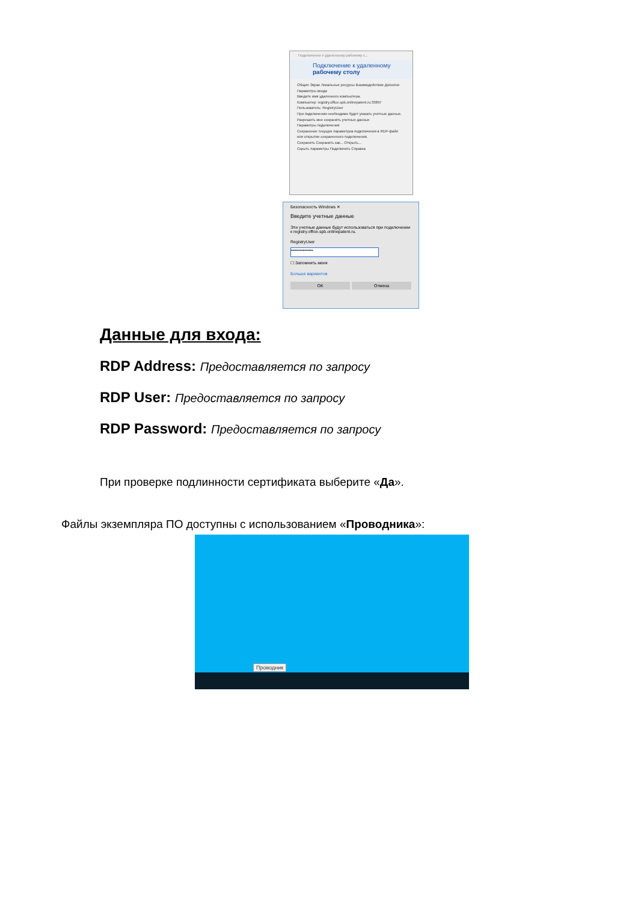Подключение к удаленному рабочему с...
Подключение к удаленному
рабочему столу
Общие Экран Локальные ресурсы Взаимодействие Дополни
Параметры входа
Введите имя удаленного компьютера.
Компьютер: registry.office.spb.onlinepatent.ru:33897
Пользователь: RegistryUser
При подключении необходимо будет указать учетные данные.
Разрешить мне сохранять учетные данные
Параметры подключения
Сохранение текущих параметров подключения в RDP-файл или открытие сохраненного подключения.
Сохранить Сохранить как... Открыть...
Скрыть параметры Подключить Справка
Безопасность Windows ✕
Введите учетные данные
Эти учетные данные будут использоваться при подключении к registry.office.spb.onlinepatent.ru.
RegistryUser
•••••••••••••••
☐ Запомнить меня
Больше вариантов
OK Отмена
Данные для входа:
RDP Address: Предоставляется по запросу
RDP User: Предоставляется по запросу
RDP Password: Предоставляется по запросу
При проверке подлинности сертификата выберите «Да».
Файлы экземпляра ПО доступны с использованием «Проводника»:
Проводник